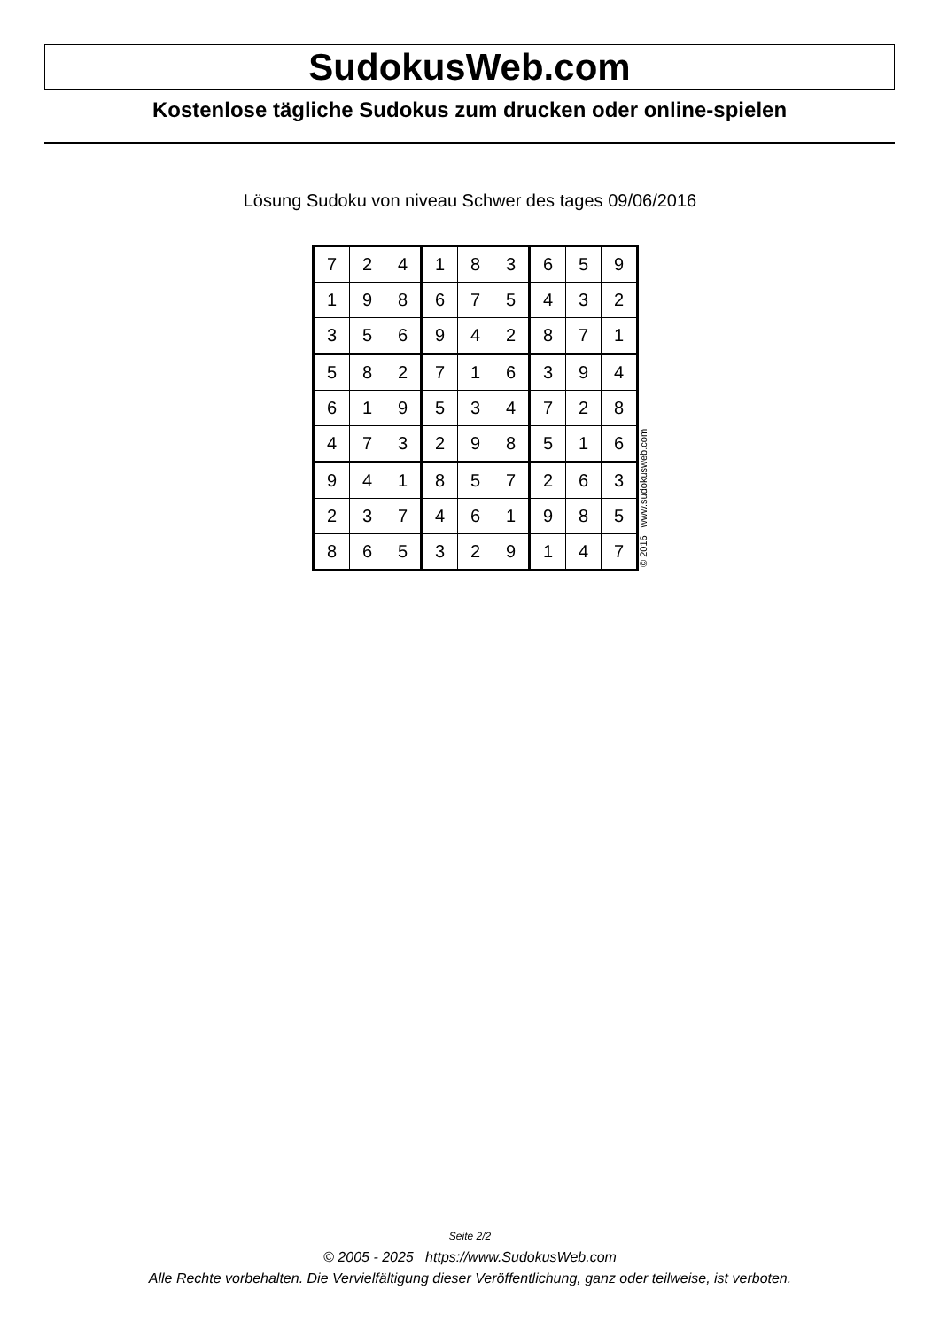SudokusWeb.com
Kostenlose tägliche Sudokus zum drucken oder online-spielen
Lösung Sudoku von niveau Schwer des tages 09/06/2016
| 7 | 2 | 4 | 1 | 8 | 3 | 6 | 5 | 9 |
| 1 | 9 | 8 | 6 | 7 | 5 | 4 | 3 | 2 |
| 3 | 5 | 6 | 9 | 4 | 2 | 8 | 7 | 1 |
| 5 | 8 | 2 | 7 | 1 | 6 | 3 | 9 | 4 |
| 6 | 1 | 9 | 5 | 3 | 4 | 7 | 2 | 8 |
| 4 | 7 | 3 | 2 | 9 | 8 | 5 | 1 | 6 |
| 9 | 4 | 1 | 8 | 5 | 7 | 2 | 6 | 3 |
| 2 | 3 | 7 | 4 | 6 | 1 | 9 | 8 | 5 |
| 8 | 6 | 5 | 3 | 2 | 9 | 1 | 4 | 7 |
© 2016 www.sudokusweb.com
Seite 2/2
© 2005 - 2025 https://www.SudokusWeb.com
Alle Rechte vorbehalten. Die Vervielfältigung dieser Veröffentlichung, ganz oder teilweise, ist verboten.